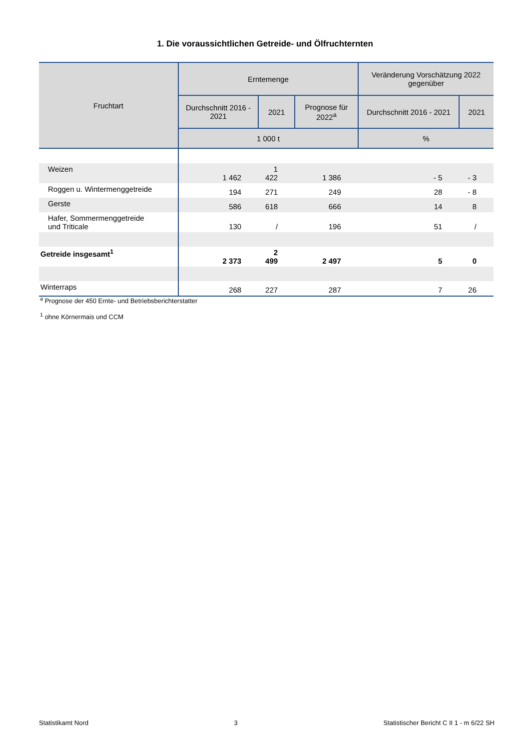1. Die voraussichtlichen Getreide- und Ölfruchternten
| Fruchtart | Erntemenge | | | Veränderung Vorschätzung 2022 gegenüber | |
| --- | --- | --- | --- | --- | --- |
| | Durchschnitt 2016 - 2021 | 2021 | Prognose für 2022<sup>a</sup> | Durchschnitt 2016 - 2021 | 2021 |
| | 1 000 t | | | % | |
| Weizen | 1 462 | 1 422 | 1 386 | - 5 | - 3 |
| Roggen u. Wintermenggetreide | 194 | 271 | 249 | 28 | - 8 |
| Gerste | 586 | 618 | 666 | 14 | 8 |
| Hafer, Sommermenggetreide und Triticale | 130 | / | 196 | 51 | / |
| Getreide insgesamt<sup>1</sup> | 2 373 | 2 499 | 2 497 | 5 | 0 |
| Winterraps | 268 | 227 | 287 | 7 | 26 |
<sup>a</sup> Prognose der 450 Ernte- und Betriebsberichterstatter
<sup>1</sup> ohne Körnermais und CCM
Statistikamt Nord 3 Statistischer Bericht C II 1 - m 6/22 SH